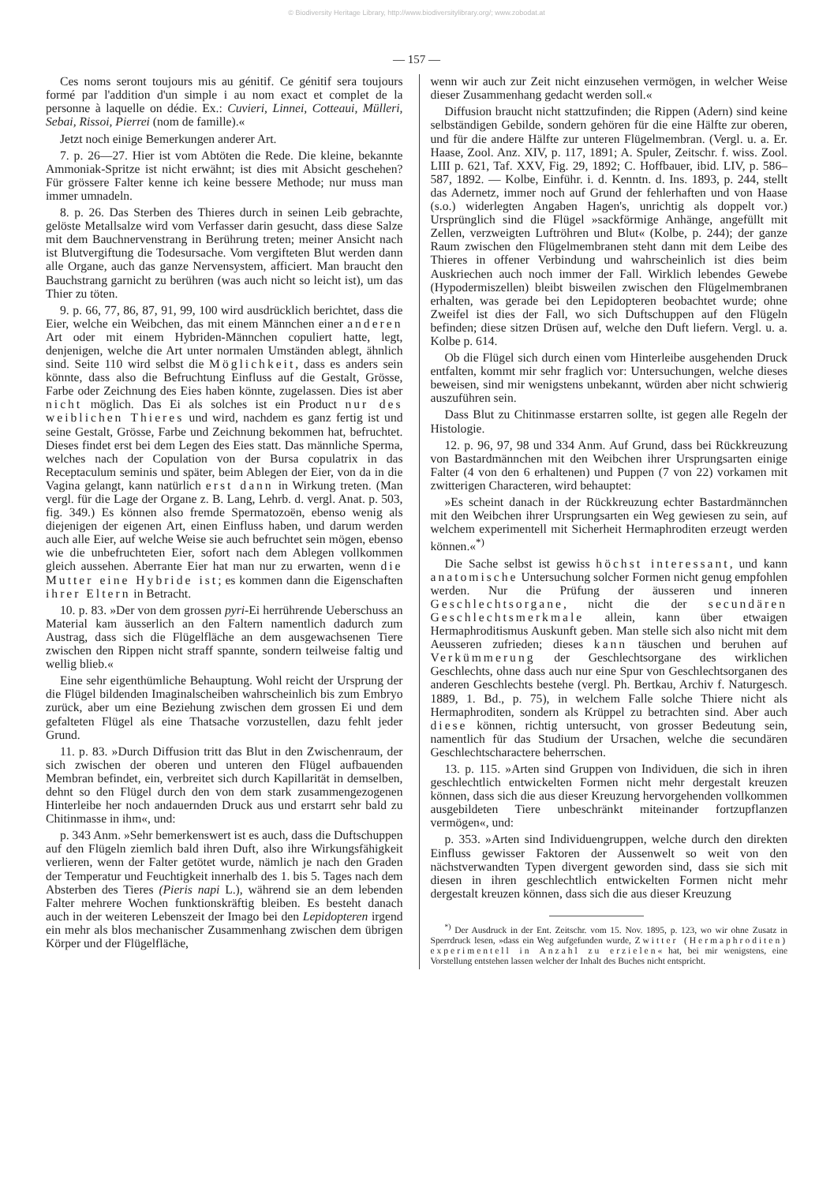© Biodiversity Heritage Library, http://www.biodiversitylibrary.org/; www.zobodat.at
— 157 —
Ces noms seront toujours mis au génitif. Ce génitif sera toujours formé par l'addition d'un simple i au nom exact et complet de la personne à laquelle on dédie. Ex.: Cuvieri, Linnei, Cotteaui, Mülleri, Sebai, Rissoi, Pierrei (nom de famille).«
Jetzt noch einige Bemerkungen anderer Art.
7. p. 26—27. Hier ist vom Abtöten die Rede. Die kleine, bekannte Ammoniak-Spritze ist nicht erwähnt; ist dies mit Absicht geschehen? Für grössere Falter kenne ich keine bessere Methode; nur muss man immer umnadeln.
8. p. 26. Das Sterben des Thieres durch in seinen Leib gebrachte, gelöste Metallsalze wird vom Verfasser darin gesucht, dass diese Salze mit dem Bauchnervenstrang in Berührung treten; meiner Ansicht nach ist Blutvergiftung die Todesursache. Vom vergifteten Blut werden dann alle Organe, auch das ganze Nervensystem, afficiert. Man braucht den Bauchstrang garnicht zu berühren (was auch nicht so leicht ist), um das Thier zu töten.
9. p. 66, 77, 86, 87, 91, 99, 100 wird ausdrücklich berichtet, dass die Eier, welche ein Weibchen, das mit einem Männchen einer anderen Art oder mit einem Hybriden-Männchen copuliert hatte, legt, denjenigen, welche die Art unter normalen Umständen ablegt, ähnlich sind. Seite 110 wird selbst die Möglichkeit, dass es anders sein könnte, dass also die Befruchtung Einfluss auf die Gestalt, Grösse, Farbe oder Zeichnung des Eies haben könnte, zugelassen. Dies ist aber nicht möglich. Das Ei als solches ist ein Product nur des weiblichen Thieres und wird, nachdem es ganz fertig ist und seine Gestalt, Grösse, Farbe und Zeichnung bekommen hat, befruchtet. Dieses findet erst bei dem Legen des Eies statt. Das männliche Sperma, welches nach der Copulation von der Bursa copulatrix in das Receptaculum seminis und später, beim Ablegen der Eier, von da in die Vagina gelangt, kann natürlich erst dann in Wirkung treten. (Man vergl. für die Lage der Organe z. B. Lang, Lehrb. d. vergl. Anat. p. 503, fig. 349.) Es können also fremde Spermatozoën, ebenso wenig als diejenigen der eigenen Art, einen Einfluss haben, und darum werden auch alle Eier, auf welche Weise sie auch befruchtet sein mögen, ebenso wie die unbefruchteten Eier, sofort nach dem Ablegen vollkommen gleich aussehen. Aberrante Eier hat man nur zu erwarten, wenn die Mutter eine Hybride ist; es kommen dann die Eigenschaften ihrer Eltern in Betracht.
10. p. 83. »Der von dem grossen pyri-Ei herrührende Ueberschuss an Material kam äusserlich an den Faltern namentlich dadurch zum Austrag, dass sich die Flügelfläche an dem ausgewachsenen Tiere zwischen den Rippen nicht straff spannte, sondern teilweise faltig und wellig blieb.«
Eine sehr eigenthümliche Behauptung. Wohl reicht der Ursprung der die Flügel bildenden Imaginalscheiben wahrscheinlich bis zum Embryo zurück, aber um eine Beziehung zwischen dem grossen Ei und dem gefalteten Flügel als eine Thatsache vorzustellen, dazu fehlt jeder Grund.
11. p. 83. »Durch Diffusion tritt das Blut in den Zwischenraum, der sich zwischen der oberen und unteren den Flügel aufbauenden Membran befindet, ein, verbreitet sich durch Kapillarität in demselben, dehnt so den Flügel durch den von dem stark zusammengezogenen Hinterleibe her noch andauernden Druck aus und erstarrt sehr bald zu Chitinmasse in ihm«, und:
p. 343 Anm. »Sehr bemerkenswert ist es auch, dass die Duftschuppen auf den Flügeln ziemlich bald ihren Duft, also ihre Wirkungsfähigkeit verlieren, wenn der Falter getötet wurde, nämlich je nach den Graden der Temperatur und Feuchtigkeit innerhalb des 1. bis 5. Tages nach dem Absterben des Tieres (Pieris napi L.), während sie an dem lebenden Falter mehrere Wochen funktionskräftig bleiben. Es besteht danach auch in der weiteren Lebenszeit der Imago bei den Lepidopteren irgend ein mehr als blos mechanischer Zusammenhang zwischen dem übrigen Körper und der Flügelfläche,
wenn wir auch zur Zeit nicht einzusehen vermögen, in welcher Weise dieser Zusammenhang gedacht werden soll.«
Diffusion braucht nicht stattzufinden; die Rippen (Adern) sind keine selbständigen Gebilde, sondern gehören für die eine Hälfte zur oberen, und für die andere Hälfte zur unteren Flügelmembran. (Vergl. u. a. Er. Haase, Zool. Anz. XIV, p. 117, 1891; A. Spuler, Zeitschr. f. wiss. Zool. LIII p. 621, Taf. XXV, Fig. 29, 1892; C. Hoffbauer, ibid. LIV, p. 586–587, 1892. — Kolbe, Einführ. i. d. Kenntn. d. Ins. 1893, p. 244, stellt das Adernetz, immer noch auf Grund der fehlerhaften und von Haase (s.o.) widerlegten Angaben Hagen's, unrichtig als doppelt vor.) Ursprünglich sind die Flügel »sackförmige Anhänge, angefüllt mit Zellen, verzweigten Luftröhren und Blut« (Kolbe, p. 244); der ganze Raum zwischen den Flügelmembranen steht dann mit dem Leibe des Thieres in offener Verbindung und wahrscheinlich ist dies beim Auskriechen auch noch immer der Fall. Wirklich lebendes Gewebe (Hypodermiszellen) bleibt bisweilen zwischen den Flügelmembranen erhalten, was gerade bei den Lepidopteren beobachtet wurde; ohne Zweifel ist dies der Fall, wo sich Duftschuppen auf den Flügeln befinden; diese sitzen Drüsen auf, welche den Duft liefern. Vergl. u. a. Kolbe p. 614.
Ob die Flügel sich durch einen vom Hinterleibe ausgehenden Druck entfalten, kommt mir sehr fraglich vor: Untersuchungen, welche dieses beweisen, sind mir wenigstens unbekannt, würden aber nicht schwierig auszuführen sein.
Dass Blut zu Chitinmasse erstarren sollte, ist gegen alle Regeln der Histologie.
12. p. 96, 97, 98 und 334 Anm. Auf Grund, dass bei Rückkreuzung von Bastardmännchen mit den Weibchen ihrer Ursprungsarten einige Falter (4 von den 6 erhaltenen) und Puppen (7 von 22) vorkamen mit zwitterigen Characteren, wird behauptet:
»Es scheint danach in der Rückkreuzung echter Bastardmännchen mit den Weibchen ihrer Ursprungsarten ein Weg gewiesen zu sein, auf welchem experimentell mit Sicherheit Hermaphroditen erzeugt werden können.«<sup>*)</sup>
Die Sache selbst ist gewiss höchst interessant, und kann anatomische Untersuchung solcher Formen nicht genug empfohlen werden. Nur die Prüfung der äusseren und inneren Geschlechtsorgane, nicht die der secundären Geschlechtsmerkmale allein, kann über etwaigen Hermaphroditismus Auskunft geben. Man stelle sich also nicht mit dem Aeusseren zufrieden; dieses kann täuschen und beruhen auf Verkümmerung der Geschlechtsorgane des wirklichen Geschlechts, ohne dass auch nur eine Spur von Geschlechtsorganen des anderen Geschlechts bestehe (vergl. Ph. Bertkau, Archiv f. Naturgesch. 1889, 1. Bd., p. 75), in welchem Falle solche Thiere nicht als Hermaphroditen, sondern als Krüppel zu betrachten sind. Aber auch diese können, richtig untersucht, von grosser Bedeutung sein, namentlich für das Studium der Ursachen, welche die secundären Geschlechtscharactere beherrschen.
13. p. 115. »Arten sind Gruppen von Individuen, die sich in ihren geschlechtlich entwickelten Formen nicht mehr dergestalt kreuzen können, dass sich die aus dieser Kreuzung hervorgehenden vollkommen ausgebildeten Tiere unbeschränkt miteinander fortzupflanzen vermögen«, und:
p. 353. »Arten sind Individuengruppen, welche durch den direkten Einfluss gewisser Faktoren der Aussenwelt so weit von den nächstverwandten Typen divergent geworden sind, dass sie sich mit diesen in ihren geschlechtlich entwickelten Formen nicht mehr dergestalt kreuzen können, dass sich die aus dieser Kreuzung
<sup>*)</sup> Der Ausdruck in der Ent. Zeitschr. vom 15. Nov. 1895, p. 123, wo wir ohne Zusatz in Sperrdruck lesen, »dass ein Weg aufgefunden wurde, Zwitter (Hermaphroditen) experimentell in Anzahl zu erzielen« hat, bei mir wenigstens, eine Vorstellung entstehen lassen welcher der Inhalt des Buches nicht entspricht.